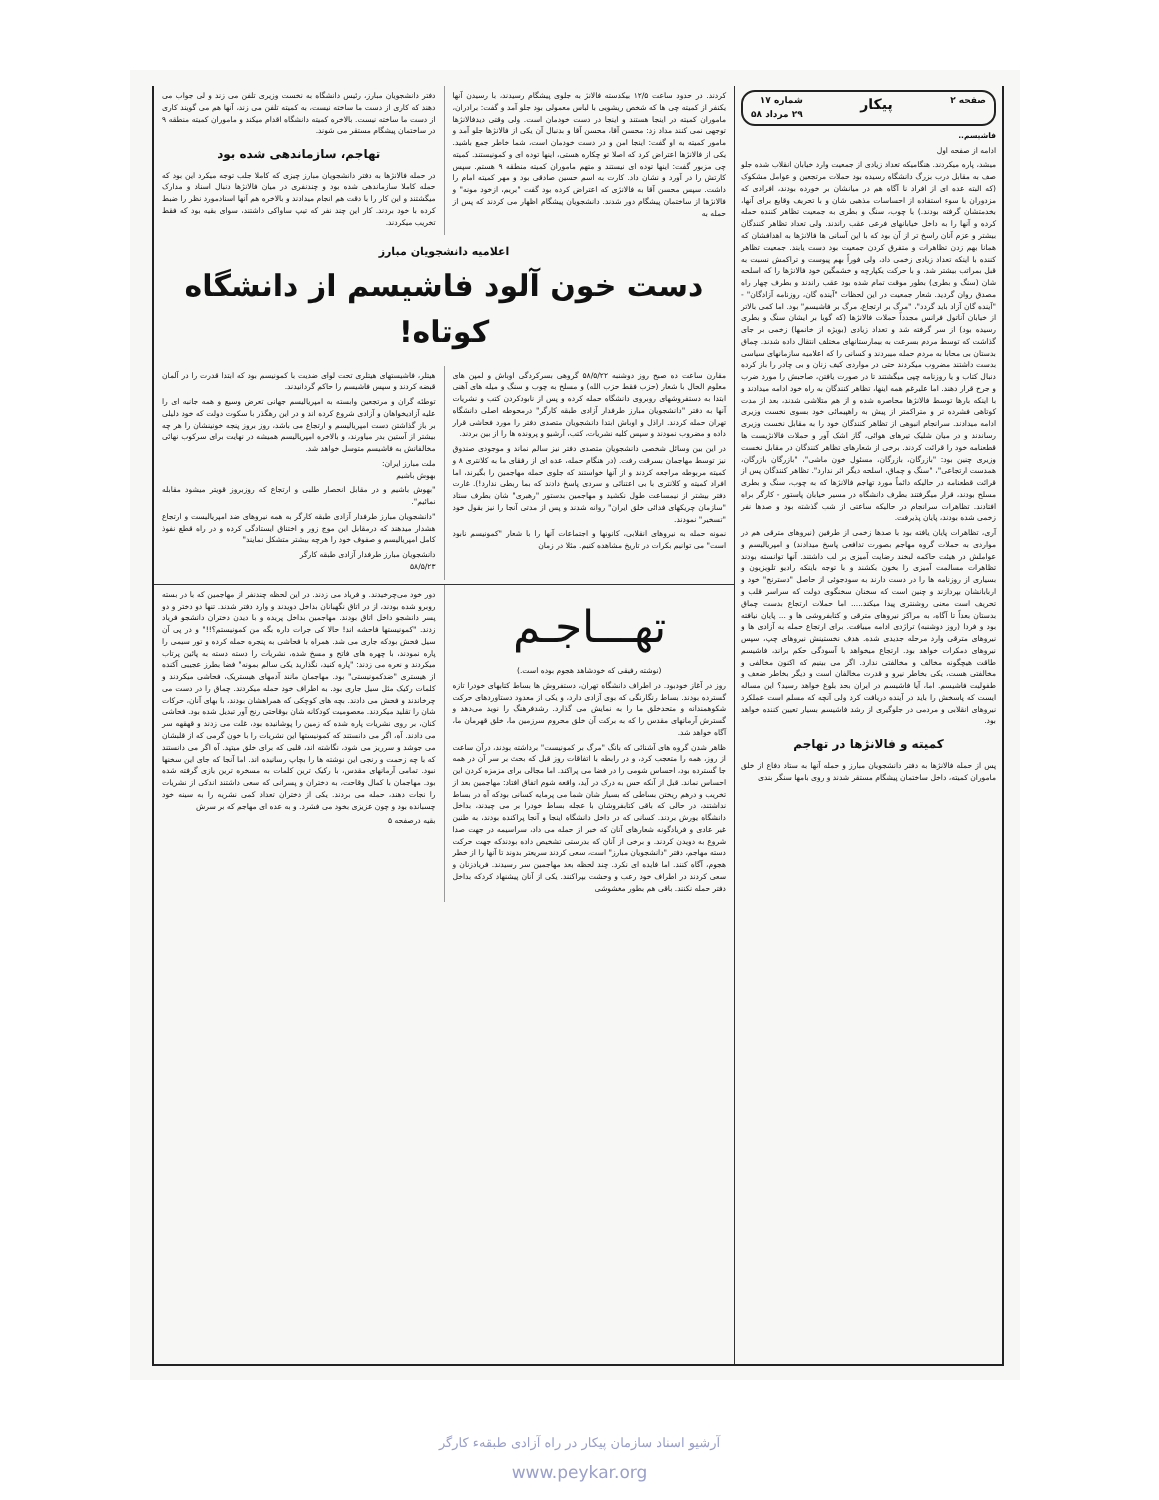صفحه ۲ پیکار شماره ۱۷
۲۹ مرداد ۵۸
فاشیسم..
ادامه از صفحه اول
میشد، پاره میکردند. هنگامیکه تعداد زیادی از جمعیت وارد خیابان انقلاب شده جلو صف به مقابل درب بزرگ دانشگاه رسیده بود حملات مرتجعین و عوامل مشکوک (که البته عده ای از افراد نا آگاه هم در میانشان بر خورده بودند، افرادی که مزدوران با سوء استفاده از احساسات مذهبی شان و با تحریف وقایع برای آنها، بخدمتشان گرفته بودند.) با چوب، سنگ و بطری به جمعیت تظاهر کننده حمله کرده و آنها را به داخل خیابانهای فرعی عقب راندند. ولی تعداد تظاهر کنندگان بیشتر و عزم آنان راسخ تر از آن بود که با این آسانی ها فالانژها به اهدافشان که همانا بهم زدن تظاهرات و متفرق کردن جمعیت بود دست یابند. جمعیت تظاهر کننده با اینکه تعداد زیادی زخمی داد، ولی فوراً بهم پیوست و تراکمش نسبت به قبل بمراتب بیشتر شد. و با حرکت یکپارچه و خشمگین خود فالانژها را که اسلحه شان (سنگ و بطری) بطور موقت تمام شده بود عقب راندند و بطرف چهار راه مصدق روان گردید. شعار جمعیت در این لحظات "آینده گان، روزنامه آزادگان" - "آینده گان آزاد باید گردد"، "مرگ بر ارتجاع، مرگ بر فاشیسم" بود. اما کمی بالاتر از خیابان آناتول فرانس مجدداً حملات فالانژها (که گویا بر ایشان سنگ و بطری رسیده بود) از سر گرفته شد و تعداد زیادی (بویژه از خانمها) زخمی بر جای گذاشت که توسط مردم بسرعت به بیمارستانهای مختلف انتقال داده شدند. چماق بدستان بی محابا به مردم حمله میبردند و کسانی را که اعلامیه سازمانهای سیاسی بدست داشتند مضروب میکردند حتی در مواردی کیف زنان و بی چادر را باز کرده دنبال کتاب و یا روزنامه چپی میگشتند تا در صورت یافتن، صاحبش را مورد ضرب و جرح قرار دهند. اما علیرغم همه اینها، تظاهر کنندگان به راه خود ادامه میدادند و با اینکه بارها توسط فالانژها محاصره شده و از هم متلاشی شدند، بعد از مدت کوتاهی فشرده تر و متراکمتر از پیش به راهپیمائی خود بسوی نخست وزیری ادامه میدادند. سرانجام انبوهی از تظاهر کنندگان خود را به مقابل نخست وزیری رساندند و در میان شلیک تیرهای هوائی، گاز اشک آور و حملات فالانژیست ها قطعنامه خود را قرائت کردند. برخی از شعارهای تظاهر کنندگان در مقابل نخست وزیری چنین بود: "بازرگان، بازرگان، مسئول خون ماشی"، "بازرگان بازرگان، همدست ارتجاعی"، "سنگ و چماق، اسلحه دیگر اثر ندارد". تظاهر کنندگان پس از قرائت قطعنامه در حالیکه دائماً مورد تهاجم فالانژها که به چوب، سنگ و بطری مسلح بودند، قرار میگرفتند بطرف دانشگاه در مسیر خیابان پاستور - کارگر براه افتادند. تظاهرات سرانجام در حالیکه ساعتی از شب گذشته بود و صدها نفر زخمی شده بودند، پایان پذیرفت.
آری، تظاهرات پایان یافته بود با صدها زخمی از طرفین (نیروهای مترقی هم در مواردی به حملات گروه مهاجم بصورت تدافعی پاسخ میدادند) و امپریالیسم و عواملش در هیئت حاکمه لبخند رضایت آمیزی بر لب داشتند. آنها توانسته بودند تظاهرات مسالمت آمیزی را بخون بکشند و با توجه باینکه رادیو تلویزیون و بسیاری از روزنامه ها را در دست دارند به سودجوئی از حاصل "دسترنج" خود و اربابانشان بپردازند و چنین است که سخنان سخنگوی دولت که سراسر قلب و تحریف است معنی روشنتری پیدا میکند..... اما حملات ارتجاع بدست چماق بدستان بعداً تا آگاه، به مراکز نیروهای مترقی و کتابفروشی ها و ... پایان نیافته بود و فردا (روز دوشنبه) تراژدی ادامه مییافت. برای ارتجاع حمله به آزادی ها و نیروهای مترقی وارد مرحله جدیدی شده. هدف نخستینش نیروهای چپ، سپس نیروهای دمکرات خواهد بود. ارتجاع میخواهد با آسودگی حکم براند، فاشیسم طاقت هیچگونه مخالف و مخالفتی ندارد. اگر می بینیم که اکنون مخالفی و مخالفتی هست، یکی بخاطر نیرو و قدرت مخالفان است و دیگر بخاطر ضعف و طفولیت فاشیسم. اما، آیا فاشیسم در ایران بحد بلوغ خواهد رسید؟ این مساله ایست که پاسخش را باید در آینده دریافت کرد ولی آنچه که مسلم است عملکرد نیروهای انقلابی و مردمی در جلوگیری از رشد فاشیسم بسیار تعیین کننده خواهد بود.
کمیته و فالانژها در تهاجم
پس از حمله فالانژها به دفتر دانشجویان مبارز و حمله آنها به ستاد دفاع از خلق ماموران کمیته، داخل ساختمان پیشگام مستقر شدند و روی بامها سنگر بندی
کردند. در حدود ساعت ۱۲/۵ بیکدسته فالانژ به جلوی پیشگام رسیدند، با رسیدن آنها یکنفر از کمیته چی ها که شخص ریشویی با لباس معمولی بود جلو آمد و گفت: برادران، ماموران کمیته در اینجا هستند و اینجا در دست خودمان است. ولی وقتی دیدفالانژها توجهی نمی کنند مداد زد: محسن آقا، محسن آقا و بدنبال آن یکی از فالانژها جلو آمد و مامور کمیته به او گفت: اینجا امن و در دست خودمان است، شما خاطر جمع باشید. یکی از فالانژها اعتراض کرد که اصلا تو چکاره هستی، اینها توده ای و کمونیستند. کمیته چی مزبور گفت: اینها توده ای نیستند و متهم ماموران کمیته منطقه ۹ هستم. سپس کارتش را در آورد و نشان داد. کارت به اسم حسین صادقی بود و مهر کمیته امام را داشت. سپس محسن آقا به فالانژی که اعتراض کرده بود گفت "بریم، ازخود مونه" و فالانژها از ساختمان پیشگام دور شدند. دانشجویان پیشگام اظهار می کردند که پس از حمله به
دفتر دانشجویان مبارز، رئیس دانشگاه به نخست وزیری تلفن می زند و لی جواب می دهند که کاری از دست ما ساخته نیست، به کمیته تلفن می زند، آنها هم می گویند کاری از دست ما ساخته نیست. بالاخره کمیته دانشگاه اقدام میکند و ماموران کمیته منطقه ۹ در ساختمان پیشگام مستقر می شوند.
تهاجم، سازماندهی شده بود
در حمله فالانژها به دفتر دانشجویان مبارز چیزی که کاملا جلب توجه میکرد این بود که حمله کاملا سازماندهی شده بود و چندنفری در میان فالانژها دنبال اسناد و مدارک میگشتند و این کار را با دقت هم انجام میدادند و بالاخره هم آنها اسنادمورد نظر را ضبط کرده با خود بردند. کار این چند نفر که تیپ ساواکی داشتند، سوای بقیه بود که فقط تخریب میکردند.
اعلامیه دانشجویان مبارز
دست خون آلود فاشیسم از دانشگاه کوتاه!
مقارن ساعت ده صبح روز دوشنبه ۵۸/۵/۲۲ گروهی بسرکردگی اوباش و لمپن های معلوم الحال با شعار (حزب فقط حزب الله) و مسلح به چوب و سنگ و میله های آهنی ابتدا به دستفروشهای روبروی دانشگاه حمله کرده و پس از نابودکردن کتب و نشریات آنها به دفتر "دانشجویان مبارز طرفدار آزادی طبقه کارگر" درمحوطه اصلی دانشگاه تهران حمله کردند. اراذل و اوباش ابتدا دانشجویان متصدی دفتر را مورد فحاشی قرار داده و مضروب نمودند و سپس کلیه نشریات، کتب، آرشیو و پرونده ها را از بین بردند.
در این بین وسائل شخصی دانشجویان متصدی دفتر نیز سالم نماند و موجودی صندوق نیز توسط مهاجمان بسرقت رفت. (در هنگام حمله، عده ای از رفقای ما به کلانتری ۸ و کمیته مربوطه مراجعه کردند و از آنها خواستند که جلوی حمله مهاجمین را بگیرند، اما افراد کمیته و کلانتری با بی اعتنائی و سردی پاسخ دادند که بما ربطی ندارد!). غارت دفتر بیشتر از نیمساعت طول نکشید و مهاجمین بدستور "رهبری" شان بطرف ستاد "سازمان چریکهای فدائی خلق ایران" روانه شدند و پس از مدتی آنجا را نیز بقول خود "تسخیر" نمودند.
نمونه حمله به نیروهای انقلابی، کانونها و اجتماعات آنها را با شعار "کمونیسم نابود است" می توانیم بکرات در تاریخ مشاهده کنیم. مثلا در زمان
هیتلر، فاشیستهای هیتلری تحت لوای ضدیت با کمونیسم بود که ابتدا قدرت را در آلمان قبضه کردند و سپس فاشیسم را حاکم گردانیدند.
توطئه گران و مرتجعین وابسته به امپریالیسم جهانی تعرض وسیع و همه جانبه ای را علیه آزادیخواهان و آزادی شروع کرده اند و در این رهگذر با سکوت دولت که خود دلیلی بر باز گذاشتن دست امپریالیسم و ارتجاع می باشد، روز بروز پنجه خونینشان را هر چه بیشتر از آستین بدر میاورند، و بالاخره امپریالیسم همیشه در نهایت برای سرکوب نهائی مخالفانش به فاشیسم متوسل خواهد شد.
ملت مبارز ایران:
بهوش باشیم
"بهوش باشیم و در مقابل انحصار طلبی و ارتجاع که روزبروز قویتر میشود مقابله نمائیم".
"دانشجویان مبارز طرفدار آزادی طبقه کارگر به همه نیروهای ضد امپریالیست و ارتجاع هشدار میدهند که درمقابل این موج زور و اختناق ایستادگی کرده و در راه قطع نفوذ کامل امپریالیسم و صفوف خود را هرچه بیشتر متشکل نمایند"
دانشجویان مبارز طرفدار آزادی طبقه کارگر
۵۸/۵/۲۳
تهـــاجـم
(نوشته رفیقی که خودشاهد هجوم بوده است.)
روز در آغاز خودبود. در اطراف دانشگاه تهران، دستفروش ها بساط کتابهای خودرا تازه گسترده بودند. بساط رنگارنگی که بوی آزادی دارد، و یکی از معدود دستاوردهای حرکت شکوهمندانه و متحدخلق ما را به نمایش می گذارد. رشدفرهنگ را نوید می‌دهد و گسترش آرمانهای مقدس را که به برکت آن خلق محروم سرزمین ما، خلق قهرمان ما، آگاه خواهد شد.
ظاهر شدن گروه های آشنائی که بانگ "مرگ بر کمونیست" برداشته بودند، درآن ساعت از روز، همه را متعجب کرد، و در رابطه با اتفاقات روز قبل که بحث بر سر آن در همه جا گسترده بود، احساس شومی را در فضا می پراکند. اما مجالی برای مزمزه کردن این احساس نماند. قبل از آنکه حس به درک در آید، واقعه شوم اتفاق افتاد: مهاجمین بعد از تخریب و درهم ریختن بساطی که بسیار شان شما می پرمایه کسانی بودکه آه در بساط نداشتند، در حالی که باقی کتابفروشان با عجله بساط خودرا بر می چیدند، بداخل دانشگاه یورش بردند. کسانی که در داخل دانشگاه اینجا و آنجا پراکنده بودند، به طنین غیر عادی و فریادگونه شعارهای آنان که خبر از حمله می داد، سراسیمه در جهت صدا شروع به دویدن کردند. و برخی از آنان که بدرستی تشخیص داده بودندکه جهت حرکت دسته مهاجم، دفتر "دانشجویان مبارز" است، سعی کردند سریعتر بدوند تا آنها را از خطر هجوم، آگاه کنند. اما فایده ای نکرد. چند لحظه بعد مهاجمین سر رسیدند. فریادزنان و سعی کردند در اطراف خود رعب و وحشت بپراکنند. یکی از آنان پیشنهاد کردکه بداخل دفتر حمله نکنند. باقی هم بطور مغشوشی
دور خود می‌چرخیدند. و فریاد می زدند. در این لحظه چندنفر از مهاجمین که با در بسته روبرو شده بودند، از در اتاق نگهبانان بداخل دویدند و وارد دفتر شدند. تنها دو دختر و دو پسر دانشجو داخل اتاق بودند. مهاجمین بداخل پریده و با دیدن دختران دانشجو فریاد زدند. "کمونیستها فاحشه اند! حالا کی جرات داره بگه من کمونیستم؟!!" و در پی آن سیل فحش بودکه جاری می شد. همراه با فحاشی به پنجره حمله کرده و تور سیمی را پاره نمودند، با چهره های فاتح و مسخ شده، نشریات را دسته دسته به پائین پرتاب میکردند و نعره می زدند: "پاره کنید، نگذارید یکی سالم بمونه" فضا بطرز عجیبی آکنده از هیستری "ضدکمونیستی" بود. مهاجمان مانند آدمهای هیستریک، فحاشی میکردند و کلمات رکیک مثل سیل جاری بود. به اطراف خود حمله میکردند. چماق را در دست می چرخاندند و فحش می دادند. بچه های کوچکی که همراهشان بودند، با بهای آنان، حرکات شان را تقلید میکردند. معصومیت کودکانه شان بوقاحتی رنج آور تبدیل شده بود. فحاشی کنان، بر روی نشریات پاره شده که زمین را پوشانیده بود، غلت می زدند و قهقهه سر می دادند. آه، اگر می دانستند که کمونیستها این نشریات را با خون گرمی که از قلبشان می جوشد و سرریز می شود، نگاشته اند، قلبی که برای خلق میتپد. آه اگر می دانستند که با چه زحمت و رنجی این نوشته ها را بچاپ رسانیده اند. اما آنجا که جای این سخنها نبود. تمامی آرمانهای مقدس، با رکیک ترین کلمات به مسخره ترین بازی گرفته شده بود. مهاجمان با کمال وقاحت، به دختران و پسرانی که سعی داشتند اندکی از نشریات را نجات دهند، حمله می بردند. یکی از دختران تعداد کمی نشریه را به سینه خود چسبانده بود و چون عزیزی بخود می فشرد. و به عده ای مهاجم که بر سرش
بقیه درصفحه ۵
آرشیو اسناد سازمان پیکار در راه آزادی طبقهء کارگر
www.peykar.org